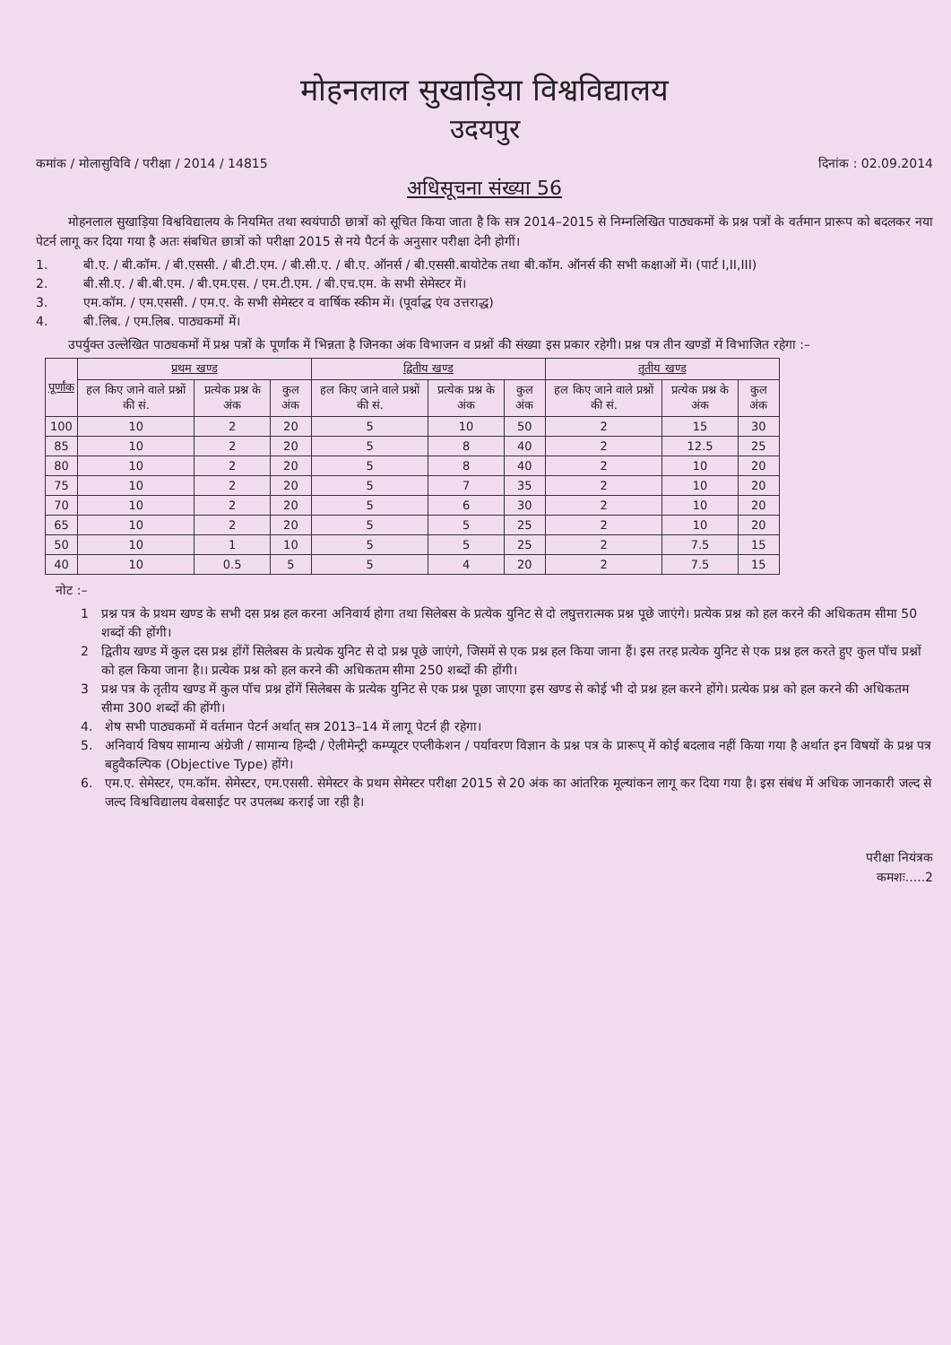मोहनलाल सुखाड़िया विश्वविद्यालय
उदयपुर
कमांक / मोलासुविवि / परीक्षा / 2014 / 14815 दिनांक : 02.09.2014
अधिसूचना संख्या 56
मोहनलाल सुखाड़िया विश्वविद्यालय के नियमित तथा स्वयंपाठी छात्रों को सूचित किया जाता है कि सत्र 2014–2015 से निम्नलिखित पाठ्यकमों के प्रश्न पत्रों के वर्तमान प्रारूप को बदलकर नया पेटर्न लागू कर दिया गया है अतः संबधित छात्रों को परीक्षा 2015 से नये पैटर्न के अनुसार परीक्षा देनी होगीं।
1. बी.ए. / बी.कॉम. / बी.एससी. / बी.टी.एम. / बी.सी.ए. / बी.ए. ऑनर्स / बी.एससी.बायोटेक तथा बी.कॉम. ऑनर्स की सभी कक्षाओं में। (पार्ट I,II,III)
2. बी.सी.ए. / बी.बी.एम. / बी.एम.एस. / एम.टी.एम. / बी.एच.एम. के सभी सेमेस्टर में।
3. एम.कॉम. / एम.एससी. / एम.ए. के सभी सेमेस्टर व वार्षिक स्कीम में। (पूर्वाद्ध एंव उत्तराद्ध)
4. बी.लिब. / एम.लिब. पाठ्यकमों में।
उपर्युक्त उल्लेखित पाठ्यकमों में प्रश्न पत्रों के पूर्णांक में भिन्नता है जिनका अंक विभाजन व प्रश्नों की संख्या इस प्रकार रहेगी। प्रश्न पत्र तीन खण्डों में विभाजित रहेगा :–
| पूर्णांक | प्रथम खण्ड | | | द्वितीय खण्ड | | | तृतीय खण्ड | | |
| --- | --- | --- | --- | --- | --- | --- | --- | --- | --- |
| | हल किए जाने वाले प्रश्नों की सं. | प्रत्येक प्रश्न के अंक | कुल अंक | हल किए जाने वाले प्रश्नों की सं. | प्रत्येक प्रश्न के अंक | कुल अंक | हल किए जाने वाले प्रश्नों की सं. | प्रत्येक प्रश्न के अंक | कुल अंक |
| 100 | 10 | 2 | 20 | 5 | 10 | 50 | 2 | 15 | 30 |
| 85 | 10 | 2 | 20 | 5 | 8 | 40 | 2 | 12.5 | 25 |
| 80 | 10 | 2 | 20 | 5 | 8 | 40 | 2 | 10 | 20 |
| 75 | 10 | 2 | 20 | 5 | 7 | 35 | 2 | 10 | 20 |
| 70 | 10 | 2 | 20 | 5 | 6 | 30 | 2 | 10 | 20 |
| 65 | 10 | 2 | 20 | 5 | 5 | 25 | 2 | 10 | 20 |
| 50 | 10 | 1 | 10 | 5 | 5 | 25 | 2 | 7.5 | 15 |
| 40 | 10 | 0.5 | 5 | 5 | 4 | 20 | 2 | 7.5 | 15 |
नोट :–
1 प्रश्न पत्र के प्रथम खण्ड के सभी दस प्रश्न हल करना अनिवार्य होगा तथा सिलेबस के प्रत्येक युनिट से दो लघुत्तरात्मक प्रश्न पूछे जाएंगे। प्रत्येक प्रश्न को हल करने की अधिकतम सीमा 50 शब्दों की होंगी।
2 द्वितीय खण्ड में कुल दस प्रश्न होंगें सिलेबस के प्रत्येक युनिट से दो प्रश्न पूछे जाएंगे, जिसमें से एक प्रश्न हल किया जाना हैं। इस तरह प्रत्येक युनिट से एक प्रश्न हल करते हुए कुल पॉच प्रश्नों को हल किया जाना है।। प्रत्येक प्रश्न को हल करने की अधिकतम सीमा 250 शब्दों की होंगी।
3 प्रश्न पत्र के तृतीय खण्ड में कुल पॉच प्रश्न होंगें सिलेबस के प्रत्येक युनिट से एक प्रश्न पूछा जाएगा इस खण्ड से कोई भी दो प्रश्न हल करने होंगे। प्रत्येक प्रश्न को हल करने की अधिकतम सीमा 300 शब्दों की होंगी।
4. शेष सभी पाठ्यकमों में वर्तमान पेटर्न अर्थात् सत्र 2013–14 में लागू पेटर्न ही रहेगा।
5. अनिवार्य विषय सामान्य अंग्रेजी / सामान्य हिन्दी / ऐलीमेन्ट्री कम्प्यूटर एप्लीकेशन / पर्यावरण विज्ञान के प्रश्न पत्र के प्रारूप् में कोई बदलाव नहीं किया गया है अर्थात इन विषयों के प्रश्न पत्र बहुवैकल्पिक (Objective Type) होंगे।
6. एम.ए. सेमेस्टर, एम.कॉम. सेमेस्टर, एम.एससी. सेमेस्टर के प्रथम सेमेस्टर परीक्षा 2015 से 20 अंक का आंतरिक मूल्यांकन लागू कर दिया गया है। इस संबंध में अधिक जानकारी जल्द से जल्द विश्वविद्यालय वेबसाईट पर उपलब्ध कराई जा रही है।
परीक्षा नियंत्रक
कमशः.....2